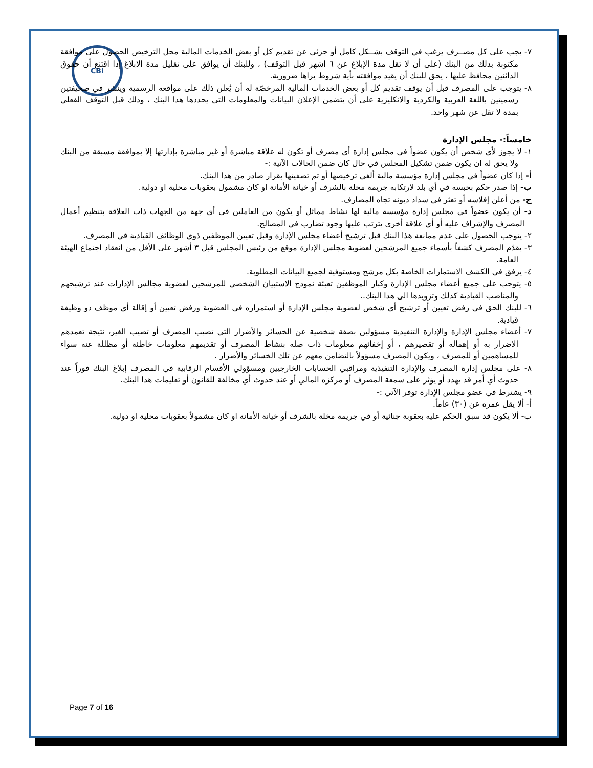CBI
٧- يجب على كل مصــرف يرغب في التوقف بشــكل كامل أو جزئي عن تقديم كل أو بعض الخدمات المالية محل الترخيص الحصول على موافقة مكتوبة بذلك من البنك (على أن لا تقل مدة الإبلاغ عن ٦ اشهر قبل التوقف) ، وللبنك أن يوافق على تقليل مدة الابلاغ إذا اقتنع أن حقوق الدائنين محافظ عليها ، يحق للبنك أن يقيد موافقته بأية شروط يراها ضرورية.
٨- يتوجب على المصرف قبل أن يوقف تقديم كل أو بعض الخدمات المالية المرخصّة له أن يُعلن ذلك على مواقعه الرسمية وينشر في صحيفتين رسميتين باللغة العربية والكردية والانكليزية على أن يتضمن الإعلان البيانات والمعلومات التي يحددها هذا البنك ، وذلك قبل التوقف الفعلي بمدة لا تقل عن شهر واحد.
خامساً:- مجلس الإدارة
١- لا يجوز لأي شخص أن يكون عضواً في مجلس إدارة أي مصرف أو تكون له علاقة مباشرة أو غير مباشرة بإدارتها إلا بموافقة مسبقة من البنك ولا يحق له ان يكون ضمن تشكيل المجلس في حال كان ضمن الحالات الآتية :-
أ- إذا كان عضواً في مجلس إدارة مؤسسة مالية ألغي ترخيصها أو تم تصفيتها بقرار صادر من هذا البنك.
ب- إذا صدر حكم بحبسه في أي بلد لارتكابه جريمة مخلة بالشرف أو خيانة الأمانة او كان مشمول بعقوبات محلية او دولية.
ج- من أعلن إفلاسه أو تعثر في سداد ديونه تجاه المصارف.
د- أن يكون عضواً في مجلس إدارة مؤسسة مالية لها نشاط مماثل أو يكون من العاملين في أي جهة من الجهات ذات العلاقة بتنظيم أعمال المصرف والإشراف عليه أو أي علاقة أخرى يترتب عليها وجود تضارب في المصالح.
٢- يتوجب الحصول على عدم ممانعة هذا البنك قبل ترشيح أعضاء مجلس الإدارة وقبل تعيين الموظفين ذوي الوظائف القيادية في المصرف.
٣- يقدّم المصرف كشفاً بأسماء جميع المرشحين لعضوية مجلس الإدارة موقع من رئيس المجلس قبل ٣ أشهر على الأقل من انعقاد اجتماع الهيئة العامة.
٤- يرفق في الكشف الاستمارات الخاصة بكل مرشح ومستوفية لجميع البيانات المطلوبة.
٥- يتوجب على جميع أعضاء مجلس الإدارة وكبار الموظفين تعبئة نموذج الاستبيان الشخصي للمرشحين لعضوية مجالس الإدارات عند ترشيحهم والمناصب القيادية كذلك وتزويدها الى هذا البنك..
٦- للبنك الحق في رفض تعيين أو ترشيح أي شخص لعضوية مجلس الإدارة أو استمراره في العضوية ورفض تعيين أو إقالة أي موظف ذو وظيفة قيادية.
٧- أعضاء مجلس الإدارة والإدارة التنفيذية مسؤولين بصفة شخصية عن الخسائر والأضرار التي تصيب المصرف أو تصيب الغير، نتيجة تعمدهم الاضرار به أو إهماله أو تقصيرهم ، أو إخفائهم معلومات ذات صله بنشاط المصرف أو تقديمهم معلومات خاطئة أو مظللة عنه سواء للمساهمين أو للمصرف ، ويكون المصرف مسؤولاً بالتضامن معهم عن تلك الخسائر والأضرار .
٨- على مجلس إدارة المصرف والإدارة التنفيذية ومراقبي الحسابات الخارجيين ومسؤولي الأقسام الرقابية في المصرف إبلاغ البنك فوراً عند حدوث أي أمر قد يهدد أو يؤثر على سمعة المصرف أو مركزه المالي أو عند حدوث أي مخالفة للقانون أو تعليمات هذا البنك.
٩- يشترط في عضو مجلس الإدارة توفر الآتي :-
أ- ألا يقل عمره عن (٣٠) عاماً.
ب- ألا يكون قد سبق الحكم عليه بعقوبة جنائية أو في جريمة مخلة بالشرف أو خيانة الأمانة او كان مشمولاً بعقوبات محلية او دولية.
Page 7 of 16